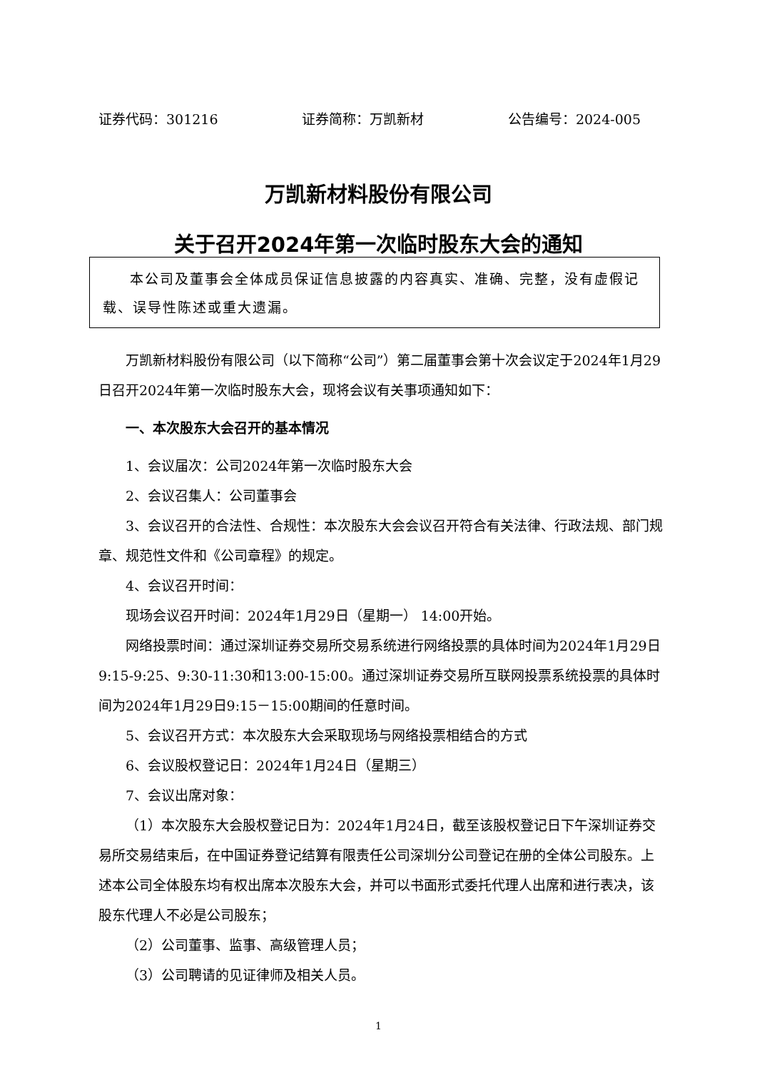证券代码：301216 证券简称：万凯新材 公告编号：2024-005
万凯新材料股份有限公司
关于召开2024年第一次临时股东大会的通知
本公司及董事会全体成员保证信息披露的内容真实、准确、完整，没有虚假记载、误导性陈述或重大遗漏。
万凯新材料股份有限公司（以下简称“公司”）第二届董事会第十次会议定于2024年1月29日召开2024年第一次临时股东大会，现将会议有关事项通知如下：
一、本次股东大会召开的基本情况
1、会议届次：公司2024年第一次临时股东大会
2、会议召集人：公司董事会
3、会议召开的合法性、合规性：本次股东大会会议召开符合有关法律、行政法规、部门规章、规范性文件和《公司章程》的规定。
4、会议召开时间：
现场会议召开时间：2024年1月29日（星期一） 14:00开始。
网络投票时间：通过深圳证券交易所交易系统进行网络投票的具体时间为2024年1月29日 9:15-9:25、9:30-11:30和13:00-15:00。通过深圳证券交易所互联网投票系统投票的具体时间为2024年1月29日9:15－15:00期间的任意时间。
5、会议召开方式：本次股东大会采取现场与网络投票相结合的方式
6、会议股权登记日：2024年1月24日（星期三）
7、会议出席对象：
（1）本次股东大会股权登记日为：2024年1月24日，截至该股权登记日下午深圳证券交易所交易结束后，在中国证券登记结算有限责任公司深圳分公司登记在册的全体公司股东。上述本公司全体股东均有权出席本次股东大会，并可以书面形式委托代理人出席和进行表决，该股东代理人不必是公司股东；
（2）公司董事、监事、高级管理人员；
（3）公司聘请的见证律师及相关人员。
1